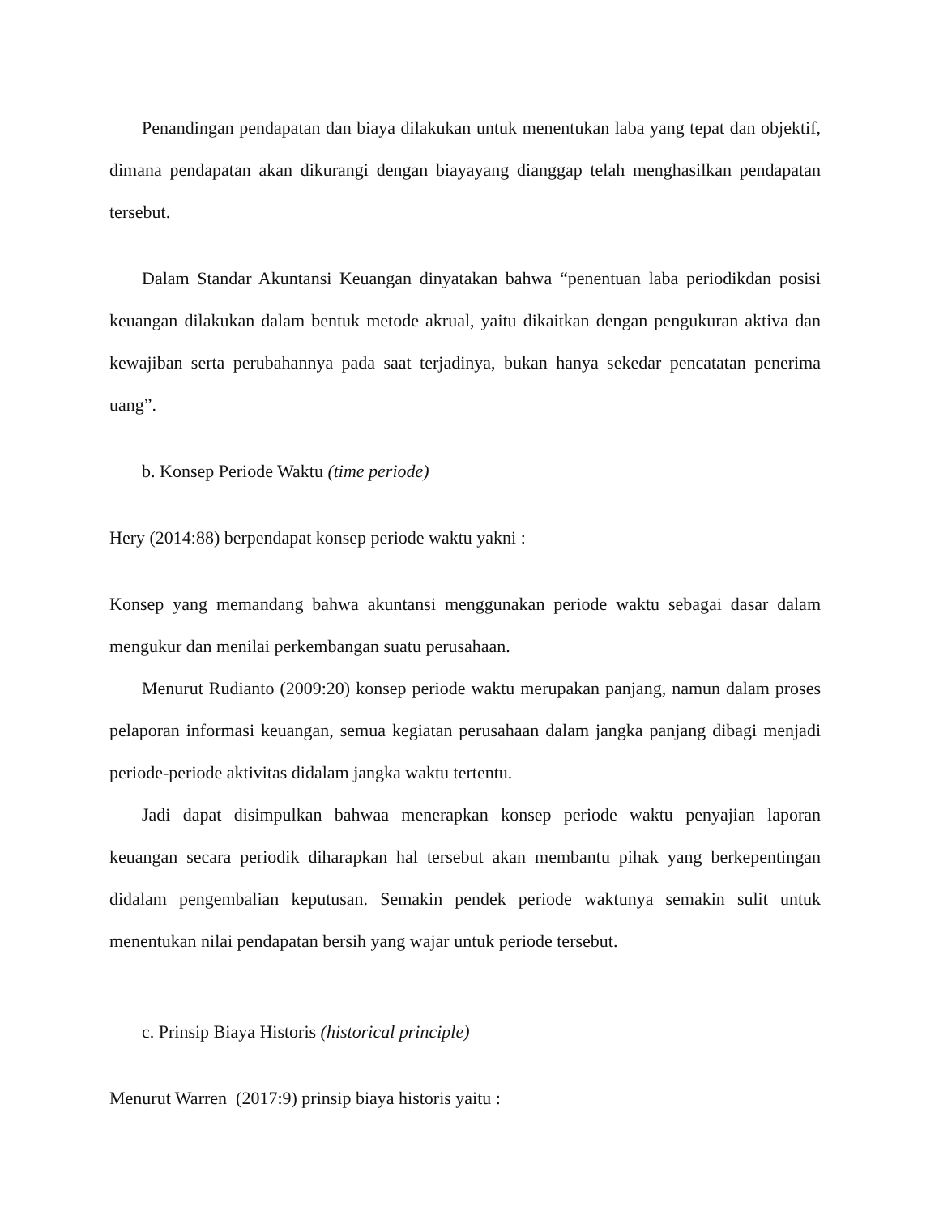Penandingan pendapatan dan biaya dilakukan untuk menentukan laba yang tepat dan objektif, dimana pendapatan akan dikurangi dengan biayayang dianggap telah menghasilkan pendapatan tersebut.
Dalam Standar Akuntansi Keuangan dinyatakan bahwa “penentuan laba periodikdan posisi keuangan dilakukan dalam bentuk metode akrual, yaitu dikaitkan dengan pengukuran aktiva dan kewajiban serta perubahannya pada saat terjadinya, bukan hanya sekedar pencatatan penerima uang”.
b. Konsep Periode Waktu (time periode)
Hery (2014:88) berpendapat konsep periode waktu yakni :
Konsep yang memandang bahwa akuntansi menggunakan periode waktu sebagai dasar dalam mengukur dan menilai perkembangan suatu perusahaan.
Menurut Rudianto (2009:20) konsep periode waktu merupakan panjang, namun dalam proses pelaporan informasi keuangan, semua kegiatan perusahaan dalam jangka panjang dibagi menjadi periode-periode aktivitas didalam jangka waktu tertentu.
Jadi dapat disimpulkan bahwaa menerapkan konsep periode waktu penyajian laporan keuangan secara periodik diharapkan hal tersebut akan membantu pihak yang berkepentingan didalam pengembalian keputusan. Semakin pendek periode waktunya semakin sulit untuk menentukan nilai pendapatan bersih yang wajar untuk periode tersebut.
c. Prinsip Biaya Historis (historical principle)
Menurut Warren (2017:9) prinsip biaya historis yaitu :